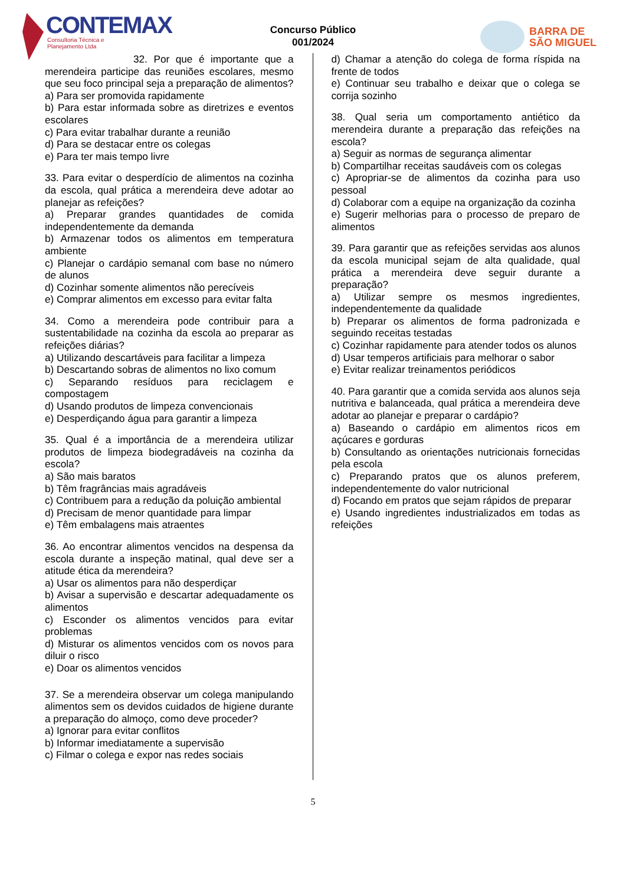CONTEMAX
Consultoria Técnica e Planejamento Ltda
Concurso Público
001/2024
BARRA DE
SÃO MIGUEL
32. Por que é importante que a merendeira participe das reuniões escolares, mesmo que seu foco principal seja a preparação de alimentos?
a) Para ser promovida rapidamente
b) Para estar informada sobre as diretrizes e eventos escolares
c) Para evitar trabalhar durante a reunião
d) Para se destacar entre os colegas
e) Para ter mais tempo livre
33. Para evitar o desperdício de alimentos na cozinha da escola, qual prática a merendeira deve adotar ao planejar as refeições?
a) Preparar grandes quantidades de comida independentemente da demanda
b) Armazenar todos os alimentos em temperatura ambiente
c) Planejar o cardápio semanal com base no número de alunos
d) Cozinhar somente alimentos não perecíveis
e) Comprar alimentos em excesso para evitar falta
34. Como a merendeira pode contribuir para a sustentabilidade na cozinha da escola ao preparar as refeições diárias?
a) Utilizando descartáveis para facilitar a limpeza
b) Descartando sobras de alimentos no lixo comum
c) Separando resíduos para reciclagem e compostagem
d) Usando produtos de limpeza convencionais
e) Desperdiçando água para garantir a limpeza
35. Qual é a importância de a merendeira utilizar produtos de limpeza biodegradáveis na cozinha da escola?
a) São mais baratos
b) Têm fragrâncias mais agradáveis
c) Contribuem para a redução da poluição ambiental
d) Precisam de menor quantidade para limpar
e) Têm embalagens mais atraentes
36. Ao encontrar alimentos vencidos na despensa da escola durante a inspeção matinal, qual deve ser a atitude ética da merendeira?
a) Usar os alimentos para não desperdiçar
b) Avisar a supervisão e descartar adequadamente os alimentos
c) Esconder os alimentos vencidos para evitar problemas
d) Misturar os alimentos vencidos com os novos para diluir o risco
e) Doar os alimentos vencidos
37. Se a merendeira observar um colega manipulando alimentos sem os devidos cuidados de higiene durante a preparação do almoço, como deve proceder?
a) Ignorar para evitar conflitos
b) Informar imediatamente a supervisão
c) Filmar o colega e expor nas redes sociais
d) Chamar a atenção do colega de forma ríspida na frente de todos
e) Continuar seu trabalho e deixar que o colega se corrija sozinho
38. Qual seria um comportamento antiético da merendeira durante a preparação das refeições na escola?
a) Seguir as normas de segurança alimentar
b) Compartilhar receitas saudáveis com os colegas
c) Apropriar-se de alimentos da cozinha para uso pessoal
d) Colaborar com a equipe na organização da cozinha
e) Sugerir melhorias para o processo de preparo de alimentos
39. Para garantir que as refeições servidas aos alunos da escola municipal sejam de alta qualidade, qual prática a merendeira deve seguir durante a preparação?
a) Utilizar sempre os mesmos ingredientes, independentemente da qualidade
b) Preparar os alimentos de forma padronizada e seguindo receitas testadas
c) Cozinhar rapidamente para atender todos os alunos
d) Usar temperos artificiais para melhorar o sabor
e) Evitar realizar treinamentos periódicos
40. Para garantir que a comida servida aos alunos seja nutritiva e balanceada, qual prática a merendeira deve adotar ao planejar e preparar o cardápio?
a) Baseando o cardápio em alimentos ricos em açúcares e gorduras
b) Consultando as orientações nutricionais fornecidas pela escola
c) Preparando pratos que os alunos preferem, independentemente do valor nutricional
d) Focando em pratos que sejam rápidos de preparar
e) Usando ingredientes industrializados em todas as refeições
5